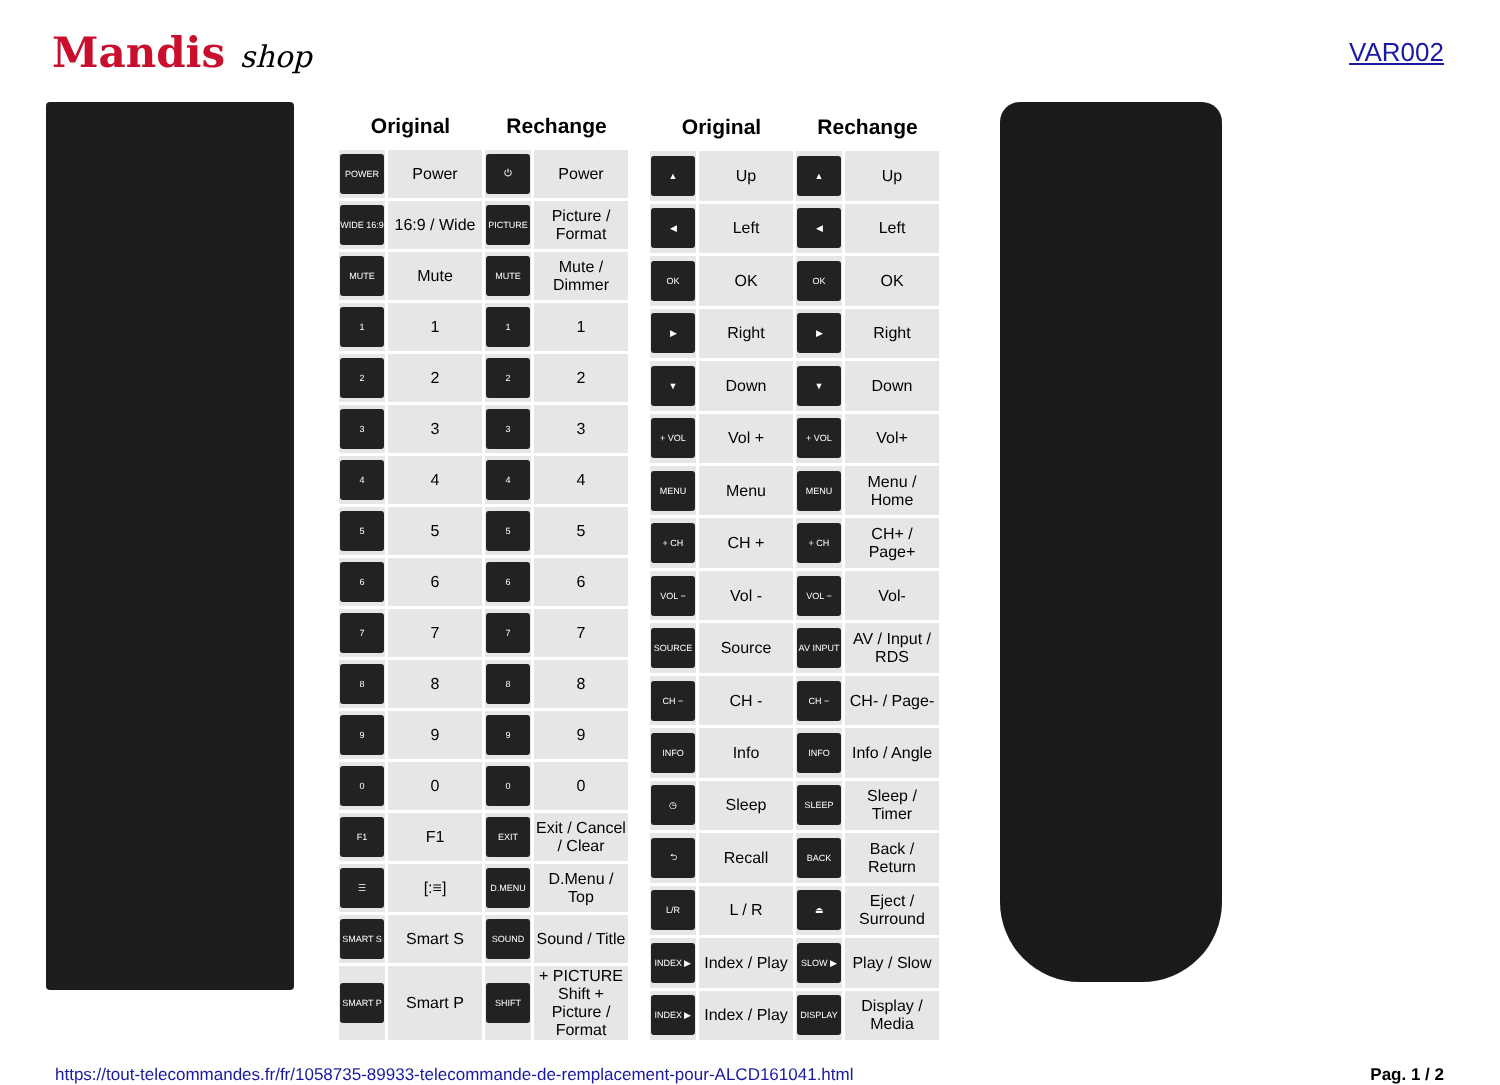Mandis shop
VAR002
| Original | | Rechange | |
| --- | --- | --- | --- |
| POWER | Power | ⏻ | Power |
| WIDE 16:9 | 16:9 / Wide | PICTURE | Picture / Format |
| MUTE | Mute | MUTE | Mute / Dimmer |
| 1 | 1 | 1 | 1 |
| 2 | 2 | 2 | 2 |
| 3 | 3 | 3 | 3 |
| 4 | 4 | 4 | 4 |
| 5 | 5 | 5 | 5 |
| 6 | 6 | 6 | 6 |
| 7 | 7 | 7 | 7 |
| 8 | 8 | 8 | 8 |
| 9 | 9 | 9 | 9 |
| 0 | 0 | 0 | 0 |
| F1 | F1 | EXIT | Exit / Cancel / Clear |
| ☰ | [:≡] | D.MENU | D.Menu / Top |
| SMART S | Smart S | SOUND | Sound / Title |
| SMART P | Smart P | SHIFT | + PICTURE Shift + Picture / Format |
| Original | | Rechange | |
| --- | --- | --- | --- |
| ▲ | Up | ▲ | Up |
| ◀ | Left | ◀ | Left |
| OK | OK | OK | OK |
| ▶ | Right | ▶ | Right |
| ▼ | Down | ▼ | Down |
| + VOL | Vol + | + VOL | Vol+ |
| MENU | Menu | MENU | Menu / Home |
| + CH | CH + | + CH | CH+ / Page+ |
| VOL − | Vol - | VOL − | Vol- |
| SOURCE | Source | AV INPUT | AV / Input / RDS |
| CH − | CH - | CH − | CH- / Page- |
| INFO | Info | INFO | Info / Angle |
| ◷ | Sleep | SLEEP | Sleep / Timer |
| ⮌ | Recall | BACK | Back / Return |
| L/R | L / R | ⏏ | Eject / Surround |
| INDEX ▶ | Index / Play | SLOW ▶ | Play / Slow |
| INDEX ▶ | Index / Play | DISPLAY | Display / Media |
https://tout-telecommandes.fr/fr/1058735-89933-telecommande-de-remplacement-pour-ALCD161041.html Pag. 1 / 2